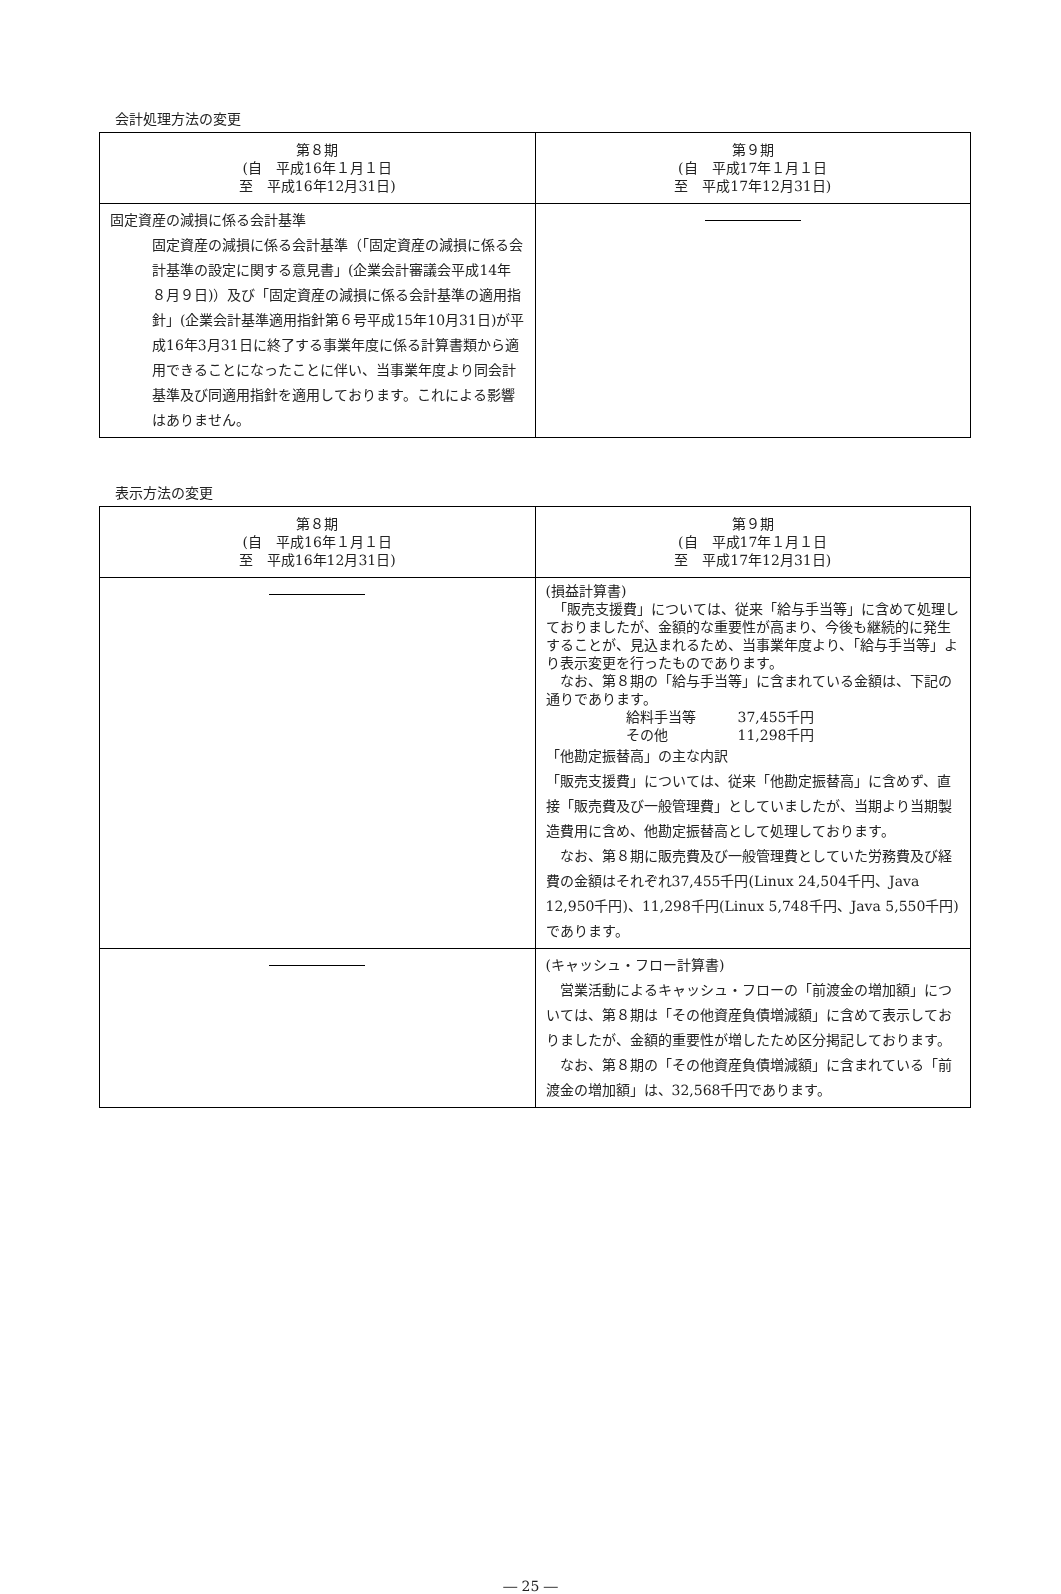会計処理方法の変更
| 第８期 (自 平成16年１月１日 至 平成16年12月31日) | 第９期 (自 平成17年１月１日 至 平成17年12月31日) |
| --- | --- |
| 固定資産の減損に係る会計基準 固定資産の減損に係る会計基準（「固定資産の減損に係る会計基準の設定に関する意見書」(企業会計審議会平成14年８月９日)）及び「固定資産の減損に係る会計基準の適用指針」(企業会計基準適用指針第６号平成15年10月31日)が平成16年3月31日に終了する事業年度に係る計算書類から適用できることになったことに伴い、当事業年度より同会計基準及び同適用指針を適用しております。これによる影響はありません。 | |
表示方法の変更
| 第８期 (自 平成16年１月１日 至 平成16年12月31日) | 第９期 (自 平成17年１月１日 至 平成17年12月31日) |
| --- | --- |
| | (損益計算書) 「販売支援費」については、従来「給与手当等」に含めて処理しておりましたが、金額的な重要性が高まり、今後も継続的に発生することが、見込まれるため、当事業年度より、「給与手当等」より表示変更を行ったものであります。 なお、第８期の「給与手当等」に含まれている金額は、下記の通りであります。 給料手当等 37,455千円 その他 11,298千円 「他勘定振替高」の主な内訳 「販売支援費」については、従来「他勘定振替高」に含めず、直接「販売費及び一般管理費」としていましたが、当期より当期製造費用に含め、他勘定振替高として処理しております。 なお、第８期に販売費及び一般管理費としていた労務費及び経費の金額はそれぞれ37,455千円(Linux 24,504千円、Java 12,950千円)、11,298千円(Linux 5,748千円、Java 5,550千円)であります。 |
| | (キャッシュ・フロー計算書) 営業活動によるキャッシュ・フローの「前渡金の増加額」については、第８期は「その他資産負債増減額」に含めて表示しておりましたが、金額的重要性が増したため区分掲記しております。 なお、第８期の「その他資産負債増減額」に含まれている「前渡金の増加額」は、32,568千円であります。 |
― 25 ―